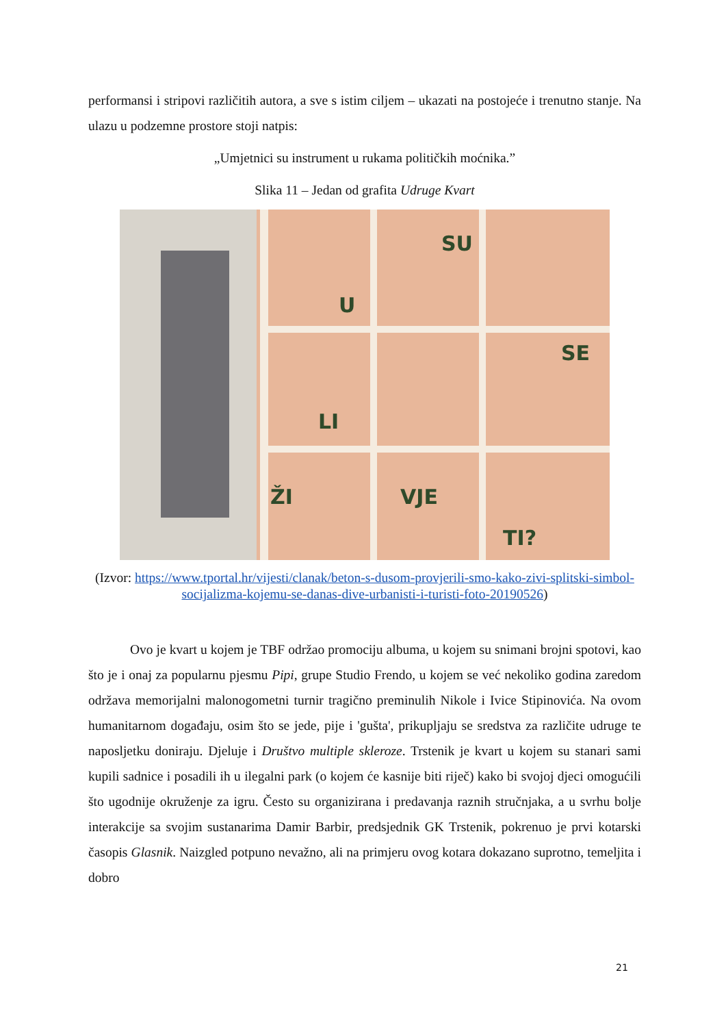performansi i stripovi različitih autora, a sve s istim ciljem – ukazati na postojeće i trenutno stanje. Na ulazu u podzemne prostore stoji natpis:
„Umjetnici su instrument u rukama političkih moćnika.”
Slika 11 – Jedan od grafita Udruge Kvart
SU
U
SE
LI
ŽI
VJE
TI?
(Izvor: https://www.tportal.hr/vijesti/clanak/beton-s-dusom-provjerili-smo-kako-zivi-splitski-simbol-socijalizma-kojemu-se-danas-dive-urbanisti-i-turisti-foto-20190526)
Ovo je kvart u kojem je TBF održao promociju albuma, u kojem su snimani brojni spotovi, kao što je i onaj za popularnu pjesmu Pipi, grupe Studio Frendo, u kojem se već nekoliko godina zaredom održava memorijalni malonogometni turnir tragično preminulih Nikole i Ivice Stipinovića. Na ovom humanitarnom događaju, osim što se jede, pije i 'gušta', prikupljaju se sredstva za različite udruge te naposljetku doniraju. Djeluje i Društvo multiple skleroze. Trstenik je kvart u kojem su stanari sami kupili sadnice i posadili ih u ilegalni park (o kojem će kasnije biti riječ) kako bi svojoj djeci omogućili što ugodnije okruženje za igru. Često su organizirana i predavanja raznih stručnjaka, a u svrhu bolje interakcije sa svojim sustanarima Damir Barbir, predsjednik GK Trstenik, pokrenuo je prvi kotarski časopis Glasnik. Naizgled potpuno nevažno, ali na primjeru ovog kotara dokazano suprotno, temeljita i dobro
21